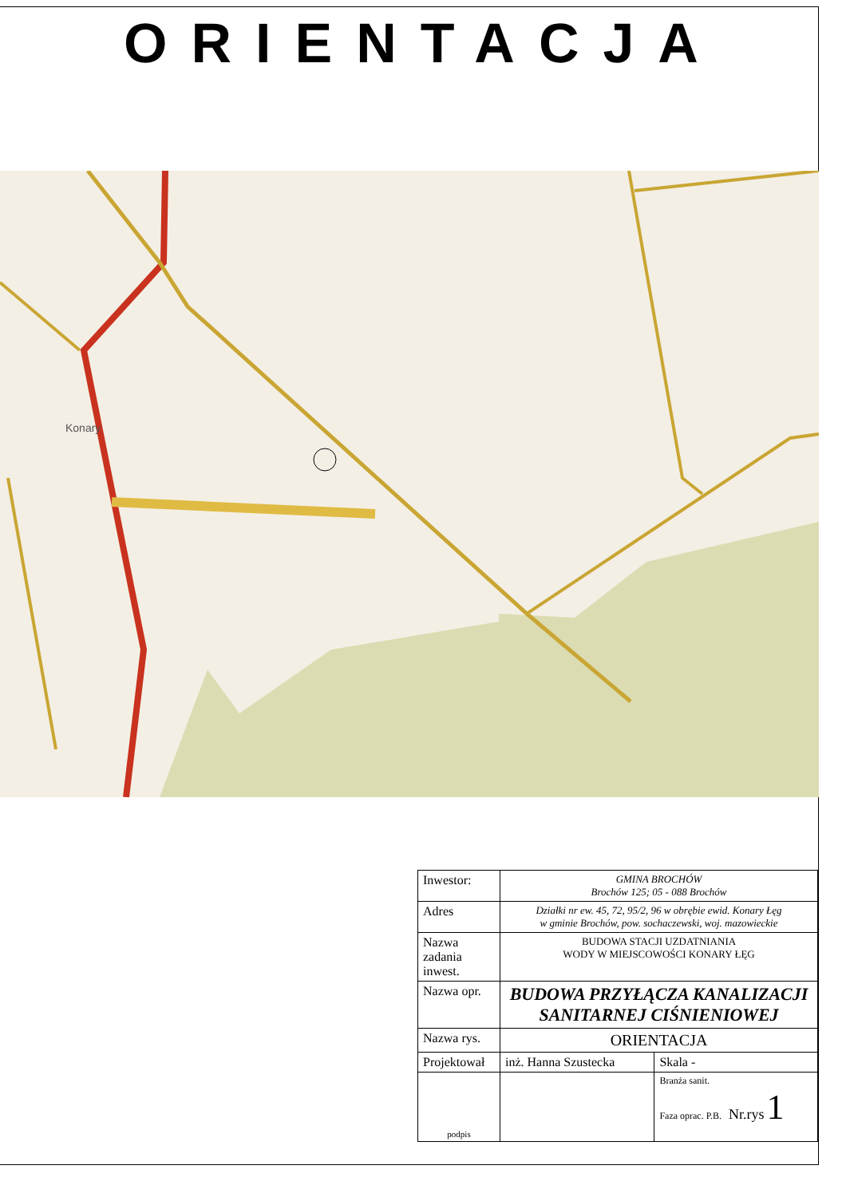ORIENTACJA
Konary
| Inwestor: | GMINA BROCHÓW Brochów 125; 05 - 088 Brochów | |
| Adres | Działki nr ew. 45, 72, 95/2, 96 w obrębie ewid. Konary Łęg w gminie Brochów, pow. sochaczewski, woj. mazowieckie | |
| Nazwa zadania inwest. | BUDOWA STACJI UZDATNIANIA WODY W MIEJSCOWOŚCI KONARY ŁĘG | |
| Nazwa opr. | BUDOWA PRZYŁĄCZA KANALIZACJI SANITARNEJ CIŚNIENIOWEJ | |
| Nazwa rys. | ORIENTACJA | |
| Projektował | inż. Hanna Szustecka | Skala - |
| podpis | | Branża sanit. Faza oprac. P.B. Nr.rys 1 |